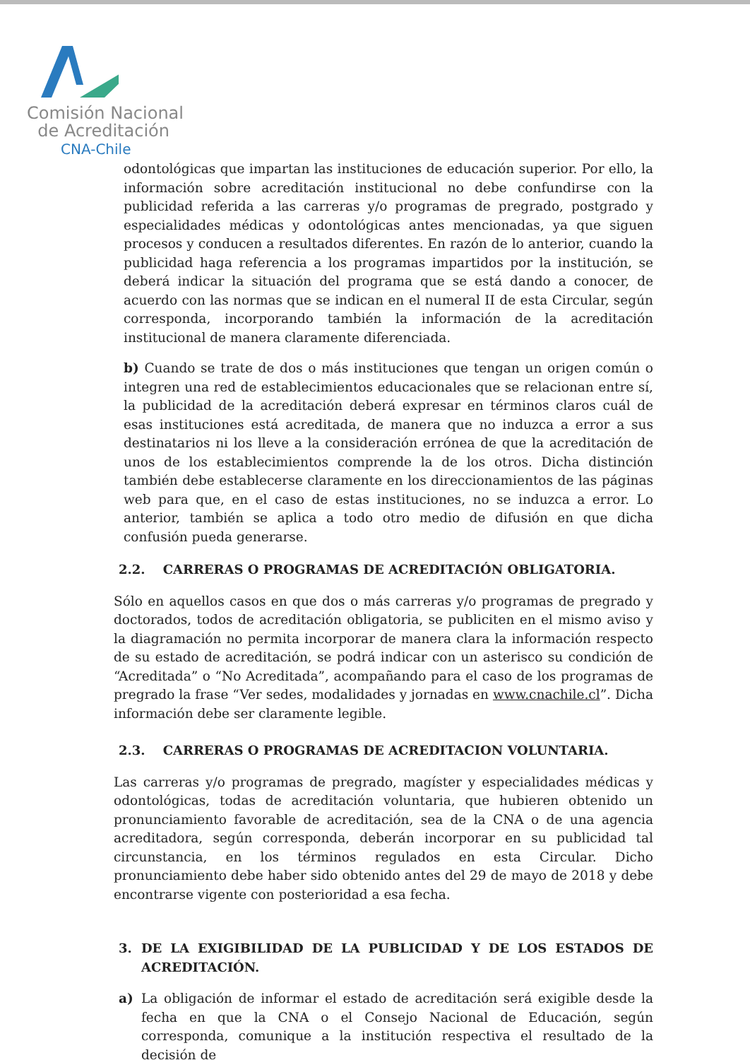Comisión Nacional
de Acreditación
CNA-Chile
odontológicas que impartan las instituciones de educación superior. Por ello, la información sobre acreditación institucional no debe confundirse con la publicidad referida a las carreras y/o programas de pregrado, postgrado y especialidades médicas y odontológicas antes mencionadas, ya que siguen procesos y conducen a resultados diferentes. En razón de lo anterior, cuando la publicidad haga referencia a los programas impartidos por la institución, se deberá indicar la situación del programa que se está dando a conocer, de acuerdo con las normas que se indican en el numeral II de esta Circular, según corresponda, incorporando también la información de la acreditación institucional de manera claramente diferenciada.
b) Cuando se trate de dos o más instituciones que tengan un origen común o integren una red de establecimientos educacionales que se relacionan entre sí, la publicidad de la acreditación deberá expresar en términos claros cuál de esas instituciones está acreditada, de manera que no induzca a error a sus destinatarios ni los lleve a la consideración errónea de que la acreditación de unos de los establecimientos comprende la de los otros. Dicha distinción también debe establecerse claramente en los direccionamientos de las páginas web para que, en el caso de estas instituciones, no se induzca a error. Lo anterior, también se aplica a todo otro medio de difusión en que dicha confusión pueda generarse.
2.2. CARRERAS O PROGRAMAS DE ACREDITACIÓN OBLIGATORIA.
Sólo en aquellos casos en que dos o más carreras y/o programas de pregrado y doctorados, todos de acreditación obligatoria, se publiciten en el mismo aviso y la diagramación no permita incorporar de manera clara la información respecto de su estado de acreditación, se podrá indicar con un asterisco su condición de “Acreditada” o “No Acreditada”, acompañando para el caso de los programas de pregrado la frase “Ver sedes, modalidades y jornadas en www.cnachile.cl”. Dicha información debe ser claramente legible.
2.3. CARRERAS O PROGRAMAS DE ACREDITACION VOLUNTARIA.
Las carreras y/o programas de pregrado, magíster y especialidades médicas y odontológicas, todas de acreditación voluntaria, que hubieren obtenido un pronunciamiento favorable de acreditación, sea de la CNA o de una agencia acreditadora, según corresponda, deberán incorporar en su publicidad tal circunstancia, en los términos regulados en esta Circular. Dicho pronunciamiento debe haber sido obtenido antes del 29 de mayo de 2018 y debe encontrarse vigente con posterioridad a esa fecha.
3. DE LA EXIGIBILIDAD DE LA PUBLICIDAD Y DE LOS ESTADOS DE ACREDITACIÓN.
a) La obligación de informar el estado de acreditación será exigible desde la fecha en que la CNA o el Consejo Nacional de Educación, según corresponda, comunique a la institución respectiva el resultado de la decisión de